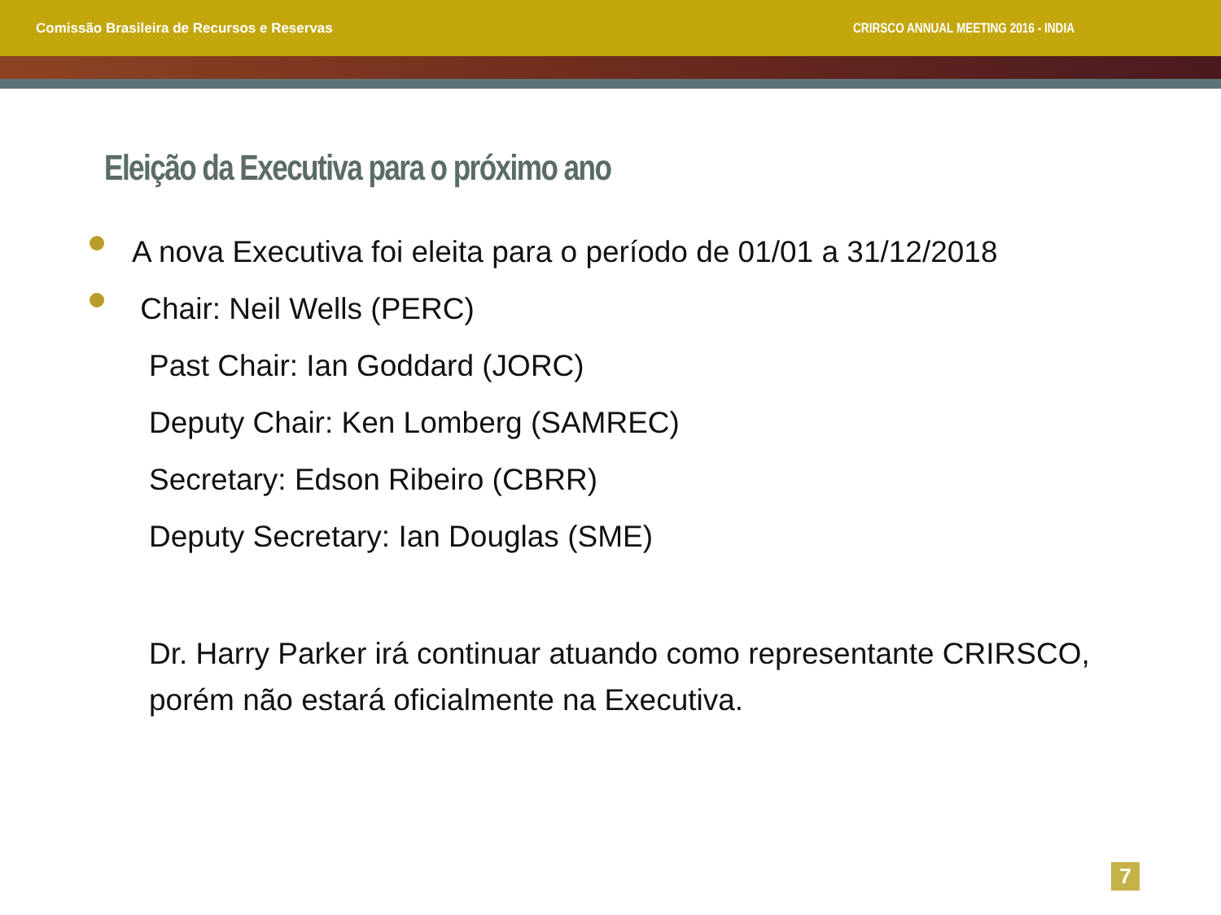Comissão Brasileira de Recursos e Reservas CRIRSCO ANNUAL MEETING 2016 - INDIA
Eleição da Executiva para o próximo ano
A nova Executiva foi eleita para o período de 01/01 a 31/12/2018
Chair: Neil Wells (PERC)
Past Chair: Ian Goddard (JORC)
Deputy Chair: Ken Lomberg (SAMREC)
Secretary: Edson Ribeiro (CBRR)
Deputy Secretary: Ian Douglas (SME)
Dr. Harry Parker irá continuar atuando como representante CRIRSCO,
porém não estará oficialmente na Executiva.
7